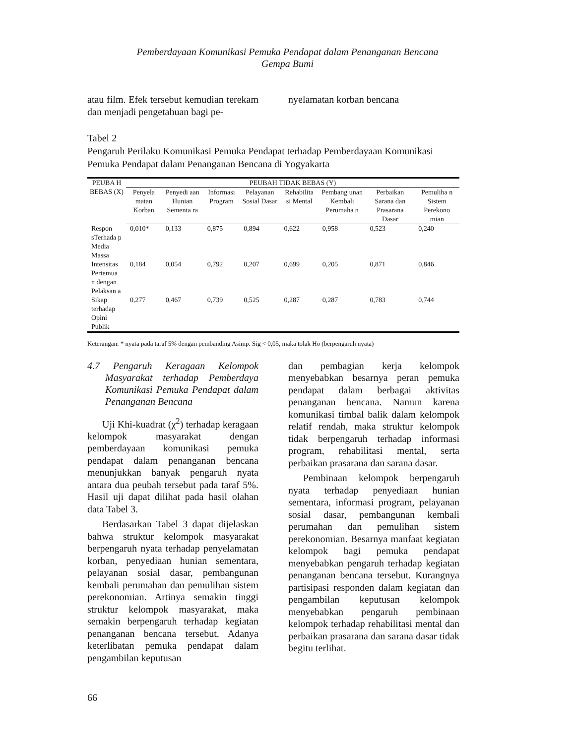Pemberdayaan Komunikasi Pemuka Pendapat dalam Penanganan Bencana
Gempa Bumi
atau film. Efek tersebut kemudian terekam dan menjadi pengetahuan bagi pe-
nyelamatan korban bencana
Tabel 2
Pengaruh Perilaku Komunikasi Pemuka Pendapat terhadap Pemberdayaan Komunikasi Pemuka Pendapat dalam Penanganan Bencana di Yogyakarta
| PEUBA H BEBAS (X) | PEUBAH TIDAK BEBAS (Y) | | | | | | | |
| --- | --- | --- | --- | --- | --- | --- | --- | --- |
| | Penyela matan Korban | Penyedi aan Hunian Sementa ra | Informasi Program | Pelayanan Sosial Dasar | Rehabilita si Mental | Pembang unan Kembali Perumaha n | Perbaikan Sarana dan Prasarana Dasar | Pemuliha n Sistem Perekono mian |
| Respon sTerhada p Media Massa | 0,010* | 0,133 | 0,875 | 0,894 | 0,622 | 0,958 | 0,523 | 0,240 |
| Intensitas Pertemua n dengan Pelaksan a | 0,184 | 0,054 | 0,792 | 0,207 | 0,699 | 0,205 | 0,871 | 0,846 |
| Sikap terhadap Opini Publik | 0,277 | 0,467 | 0,739 | 0,525 | 0,287 | 0,287 | 0,783 | 0,744 |
Keterangan: * nyata pada taraf 5% dengan pembanding Asimp. Sig < 0,05, maka tolak Ho (berpengaruh nyata)
4.7 Pengaruh Keragaan Kelompok Masyarakat terhadap Pemberdaya Komunikasi Pemuka Pendapat dalam Penanganan Bencana
Uji Khi-kuadrat (χ<sup>2</sup>) terhadap keragaan kelompok masyarakat dengan pemberdayaan komunikasi pemuka pendapat dalam penanganan bencana menunjukkan banyak pengaruh nyata antara dua peubah tersebut pada taraf 5%. Hasil uji dapat dilihat pada hasil olahan data Tabel 3.
Berdasarkan Tabel 3 dapat dijelaskan bahwa struktur kelompok masyarakat berpengaruh nyata terhadap penyelamatan korban, penyediaan hunian sementara, pelayanan sosial dasar, pembangunan kembali perumahan dan pemulihan sistem perekonomian. Artinya semakin tinggi struktur kelompok masyarakat, maka semakin berpengaruh terhadap kegiatan penanganan bencana tersebut. Adanya keterlibatan pemuka pendapat dalam pengambilan keputusan
dan pembagian kerja kelompok menyebabkan besarnya peran pemuka pendapat dalam berbagai aktivitas penanganan bencana. Namun karena komunikasi timbal balik dalam kelompok relatif rendah, maka struktur kelompok tidak berpengaruh terhadap informasi program, rehabilitasi mental, serta perbaikan prasarana dan sarana dasar.
Pembinaan kelompok berpengaruh nyata terhadap penyediaan hunian sementara, informasi program, pelayanan sosial dasar, pembangunan kembali perumahan dan pemulihan sistem perekonomian. Besarnya manfaat kegiatan kelompok bagi pemuka pendapat menyebabkan pengaruh terhadap kegiatan penanganan bencana tersebut. Kurangnya partisipasi responden dalam kegiatan dan pengambilan keputusan kelompok menyebabkan pengaruh pembinaan kelompok terhadap rehabilitasi mental dan perbaikan prasarana dan sarana dasar tidak begitu terlihat.
66